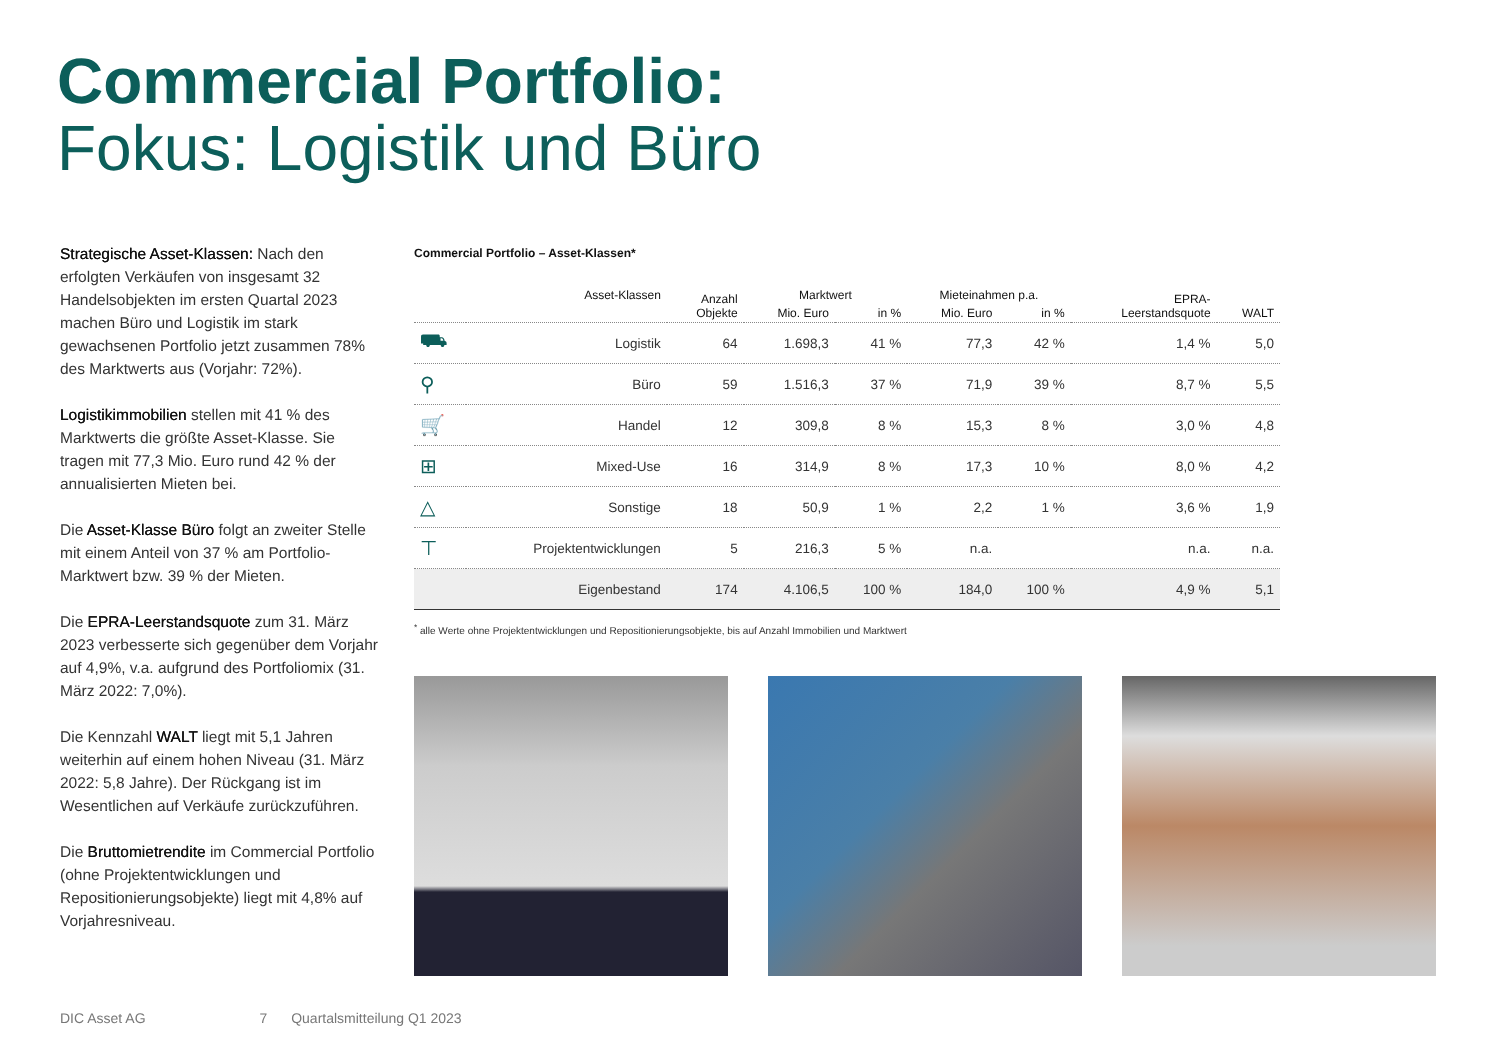Commercial Portfolio:
Fokus: Logistik und Büro
Strategische Asset-Klassen: Nach den erfolgten Verkäufen von insgesamt 32 Handelsobjekten im ersten Quartal 2023 machen Büro und Logistik im stark gewachsenen Portfolio jetzt zusammen 78% des Marktwerts aus (Vorjahr: 72%).
Logistikimmobilien stellen mit 41 % des Marktwerts die größte Asset-Klasse. Sie tragen mit 77,3 Mio. Euro rund 42 % der annualisierten Mieten bei.
Die Asset-Klasse Büro folgt an zweiter Stelle mit einem Anteil von 37 % am Portfolio-Marktwert bzw. 39 % der Mieten.
Die EPRA-Leerstandsquote zum 31. März 2023 verbesserte sich gegenüber dem Vorjahr auf 4,9%, v.a. aufgrund des Portfoliomix (31. März 2022: 7,0%).
Die Kennzahl WALT liegt mit 5,1 Jahren weiterhin auf einem hohen Niveau (31. März 2022: 5,8 Jahre). Der Rückgang ist im Wesentlichen auf Verkäufe zurückzuführen.
Die Bruttomietrendite im Commercial Portfolio (ohne Projektentwicklungen und Repositionierungsobjekte) liegt mit 4,8% auf Vorjahresniveau.
Commercial Portfolio – Asset-Klassen*
| | Asset-Klassen | Anzahl Objekte | Marktwert | | Mieteinahmen p.a. | | EPRA- Leerstandsquote | WALT |
| --- | --- | --- | --- | --- | --- | --- | --- | --- |
| | | | Mio. Euro | in % | Mio. Euro | in % | | |
| ⛟ | Logistik | 64 | 1.698,3 | 41 % | 77,3 | 42 % | 1,4 % | 5,0 |
| ⚲ | Büro | 59 | 1.516,3 | 37 % | 71,9 | 39 % | 8,7 % | 5,5 |
| 🛒 | Handel | 12 | 309,8 | 8 % | 15,3 | 8 % | 3,0 % | 4,8 |
| ⊞ | Mixed-Use | 16 | 314,9 | 8 % | 17,3 | 10 % | 8,0 % | 4,2 |
| △ | Sonstige | 18 | 50,9 | 1 % | 2,2 | 1 % | 3,6 % | 1,9 |
| ⊤ | Projektentwicklungen | 5 | 216,3 | 5 % | n.a. | | n.a. | n.a. |
| | Eigenbestand | 174 | 4.106,5 | 100 % | 184,0 | 100 % | 4,9 % | 5,1 |
<sup>*</sup> alle Werte ohne Projektentwicklungen und Repositionierungsobjekte, bis auf Anzahl Immobilien und Marktwert
DIC Asset AG 7 Quartalsmitteilung Q1 2023